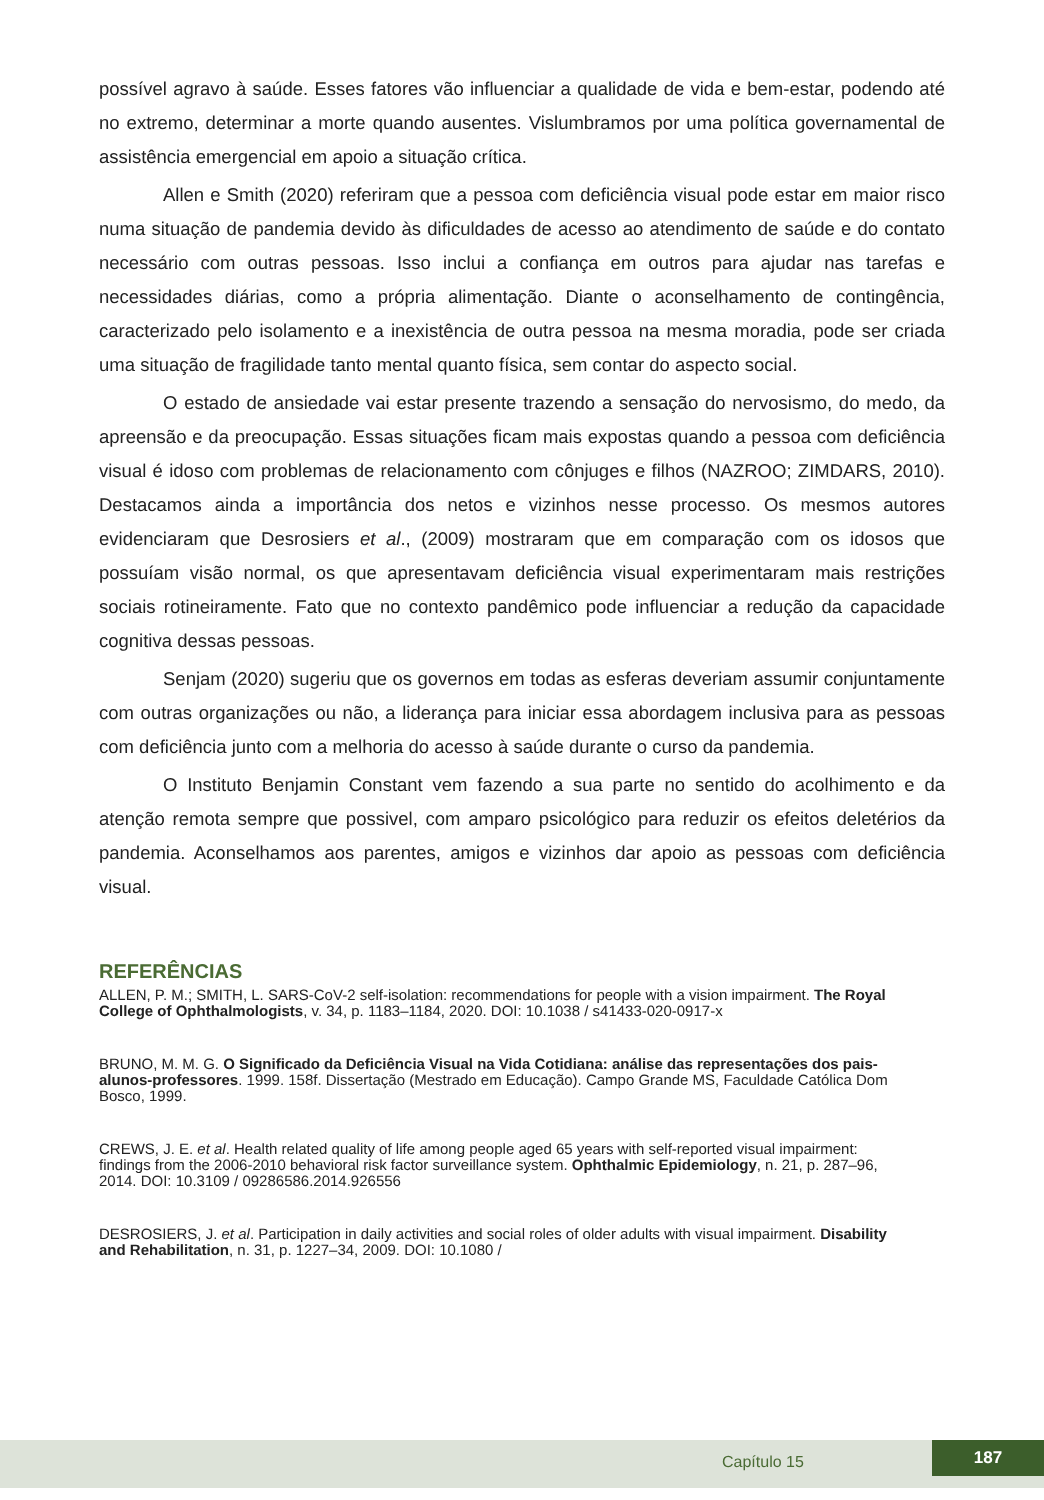possível agravo à saúde. Esses fatores vão influenciar a qualidade de vida e bem-estar, podendo até no extremo, determinar a morte quando ausentes. Vislumbramos por uma política governamental de assistência emergencial em apoio a situação crítica.
Allen e Smith (2020) referiram que a pessoa com deficiência visual pode estar em maior risco numa situação de pandemia devido às dificuldades de acesso ao atendimento de saúde e do contato necessário com outras pessoas. Isso inclui a confiança em outros para ajudar nas tarefas e necessidades diárias, como a própria alimentação. Diante o aconselhamento de contingência, caracterizado pelo isolamento e a inexistência de outra pessoa na mesma moradia, pode ser criada uma situação de fragilidade tanto mental quanto física, sem contar do aspecto social.
O estado de ansiedade vai estar presente trazendo a sensação do nervosismo, do medo, da apreensão e da preocupação. Essas situações ficam mais expostas quando a pessoa com deficiência visual é idoso com problemas de relacionamento com cônjuges e filhos (NAZROO; ZIMDARS, 2010). Destacamos ainda a importância dos netos e vizinhos nesse processo. Os mesmos autores evidenciaram que Desrosiers et al., (2009) mostraram que em comparação com os idosos que possuíam visão normal, os que apresentavam deficiência visual experimentaram mais restrições sociais rotineiramente. Fato que no contexto pandêmico pode influenciar a redução da capacidade cognitiva dessas pessoas.
Senjam (2020) sugeriu que os governos em todas as esferas deveriam assumir conjuntamente com outras organizações ou não, a liderança para iniciar essa abordagem inclusiva para as pessoas com deficiência junto com a melhoria do acesso à saúde durante o curso da pandemia.
O Instituto Benjamin Constant vem fazendo a sua parte no sentido do acolhimento e da atenção remota sempre que possivel, com amparo psicológico para reduzir os efeitos deletérios da pandemia. Aconselhamos aos parentes, amigos e vizinhos dar apoio as pessoas com deficiência visual.
REFERÊNCIAS
ALLEN, P. M.; SMITH, L. SARS-CoV-2 self-isolation: recommendations for people with a vision impairment. The Royal College of Ophthalmologists, v. 34, p. 1183–1184, 2020. DOI: 10.1038 / s41433-020-0917-x
BRUNO, M. M. G. O Significado da Deficiência Visual na Vida Cotidiana: análise das representações dos pais-alunos-professores. 1999. 158f. Dissertação (Mestrado em Educação). Campo Grande MS, Faculdade Católica Dom Bosco, 1999.
CREWS, J. E. et al. Health related quality of life among people aged 65 years with self-reported visual impairment: findings from the 2006-2010 behavioral risk factor surveillance system. Ophthalmic Epidemiology, n. 21, p. 287–96, 2014. DOI: 10.3109 / 09286586.2014.926556
DESROSIERS, J. et al. Participation in daily activities and social roles of older adults with visual impairment. Disability and Rehabilitation, n. 31, p. 1227–34, 2009. DOI: 10.1080 /
Capítulo 15
187